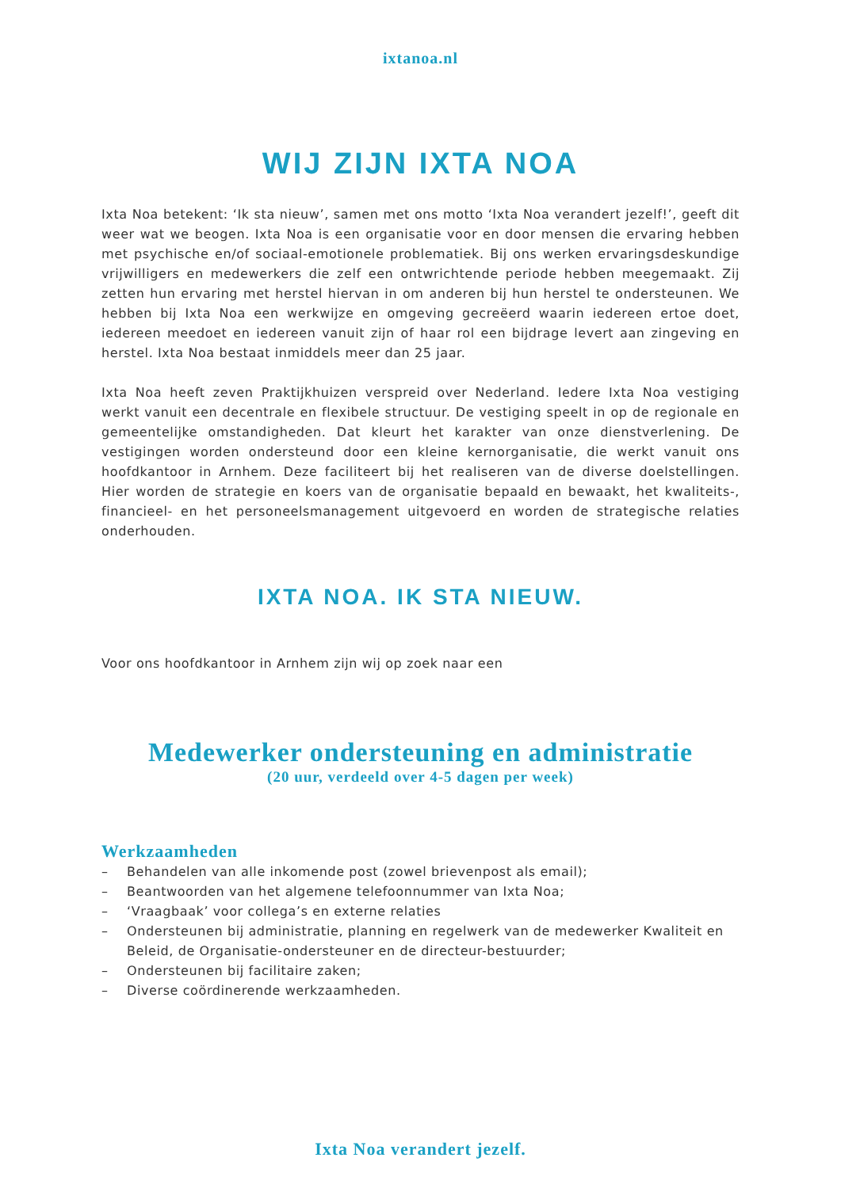ixtanoa.nl
WIJ ZIJN IXTA NOA
Ixta Noa betekent: ‘Ik sta nieuw’, samen met ons motto ‘Ixta Noa verandert jezelf!’, geeft dit weer wat we beogen. Ixta Noa is een organisatie voor en door mensen die ervaring hebben met psychische en/of sociaal-emotionele problematiek. Bij ons werken ervaringsdeskundige vrijwilligers en medewerkers die zelf een ontwrichtende periode hebben meegemaakt. Zij zetten hun ervaring met herstel hiervan in om anderen bij hun herstel te ondersteunen. We hebben bij Ixta Noa een werkwijze en omgeving gecreëerd waarin iedereen ertoe doet, iedereen meedoet en iedereen vanuit zijn of haar rol een bijdrage levert aan zingeving en herstel. Ixta Noa bestaat inmiddels meer dan 25 jaar.
Ixta Noa heeft zeven Praktijkhuizen verspreid over Nederland. Iedere Ixta Noa vestiging werkt vanuit een decentrale en flexibele structuur. De vestiging speelt in op de regionale en gemeentelijke omstandigheden. Dat kleurt het karakter van onze dienstverlening. De vestigingen worden ondersteund door een kleine kernorganisatie, die werkt vanuit ons hoofdkantoor in Arnhem. Deze faciliteert bij het realiseren van de diverse doelstellingen. Hier worden de strategie en koers van de organisatie bepaald en bewaakt, het kwaliteits-, financieel- en het personeelsmanagement uitgevoerd en worden de strategische relaties onderhouden.
IXTA NOA. IK STA NIEUW.
Voor ons hoofdkantoor in Arnhem zijn wij op zoek naar een
Medewerker ondersteuning en administratie
(20 uur, verdeeld over 4-5 dagen per week)
Werkzaamheden
– Behandelen van alle inkomende post (zowel brievenpost als email);
– Beantwoorden van het algemene telefoonnummer van Ixta Noa;
– ‘Vraagbaak’ voor collega’s en externe relaties
– Ondersteunen bij administratie, planning en regelwerk van de medewerker Kwaliteit en Beleid, de Organisatie-ondersteuner en de directeur-bestuurder;
– Ondersteunen bij facilitaire zaken;
– Diverse coördinerende werkzaamheden.
Ixta Noa verandert jezelf.